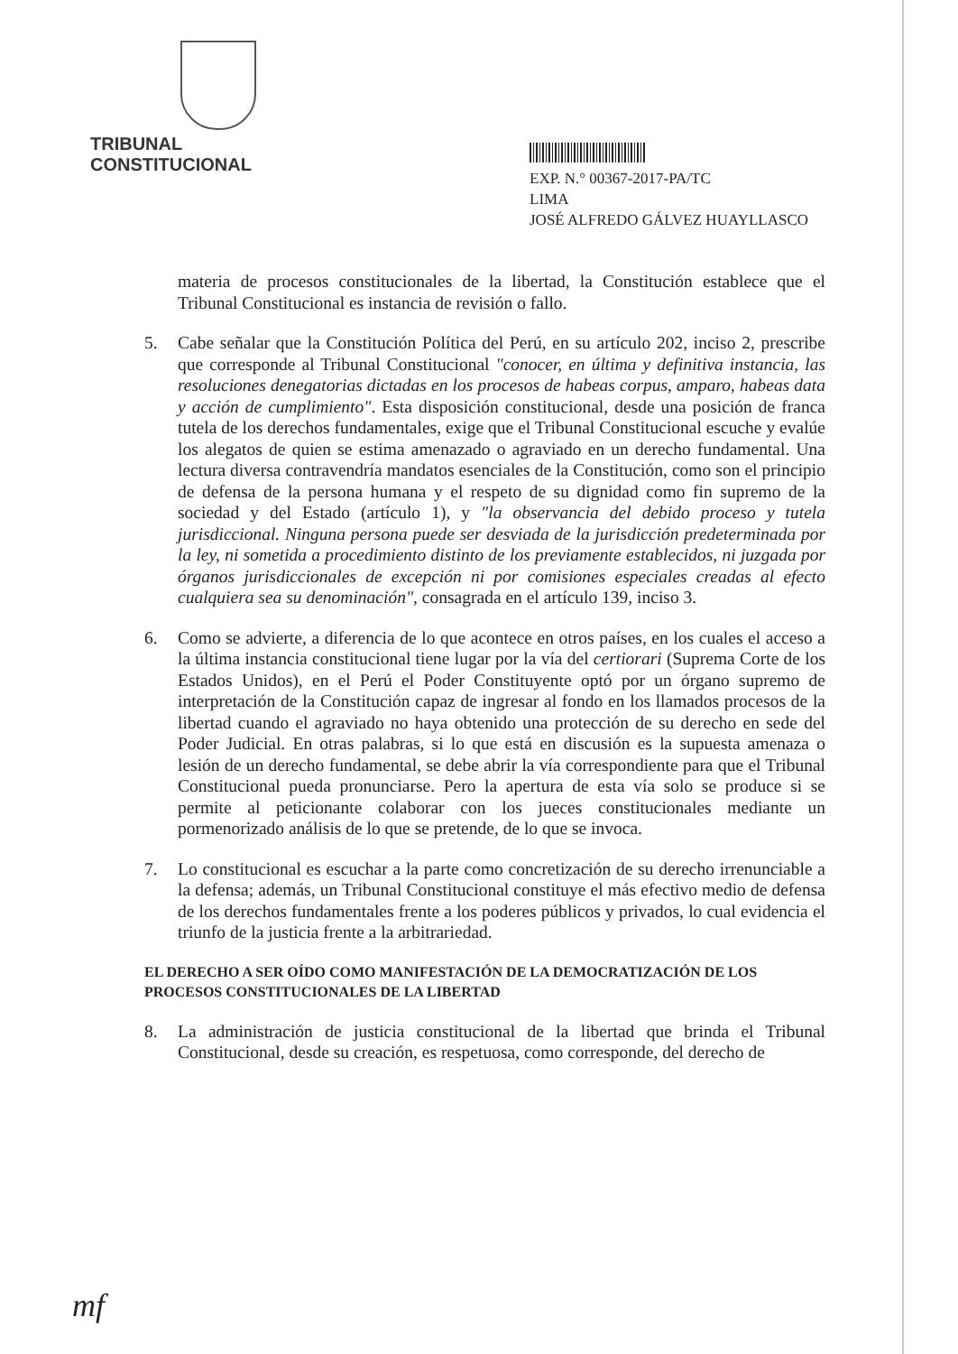TRIBUNAL CONSTITUCIONAL
EXP. N.° 00367-2017-PA/TC
LIMA
JOSÉ ALFREDO GÁLVEZ HUAYLLASCO
materia de procesos constitucionales de la libertad, la Constitución establece que el Tribunal Constitucional es instancia de revisión o fallo.
5. Cabe señalar que la Constitución Política del Perú, en su artículo 202, inciso 2, prescribe que corresponde al Tribunal Constitucional "conocer, en última y definitiva instancia, las resoluciones denegatorias dictadas en los procesos de habeas corpus, amparo, habeas data y acción de cumplimiento". Esta disposición constitucional, desde una posición de franca tutela de los derechos fundamentales, exige que el Tribunal Constitucional escuche y evalúe los alegatos de quien se estima amenazado o agraviado en un derecho fundamental. Una lectura diversa contravendría mandatos esenciales de la Constitución, como son el principio de defensa de la persona humana y el respeto de su dignidad como fin supremo de la sociedad y del Estado (artículo 1), y "la observancia del debido proceso y tutela jurisdiccional. Ninguna persona puede ser desviada de la jurisdicción predeterminada por la ley, ni sometida a procedimiento distinto de los previamente establecidos, ni juzgada por órganos jurisdiccionales de excepción ni por comisiones especiales creadas al efecto cualquiera sea su denominación", consagrada en el artículo 139, inciso 3.
6. Como se advierte, a diferencia de lo que acontece en otros países, en los cuales el acceso a la última instancia constitucional tiene lugar por la vía del certiorari (Suprema Corte de los Estados Unidos), en el Perú el Poder Constituyente optó por un órgano supremo de interpretación de la Constitución capaz de ingresar al fondo en los llamados procesos de la libertad cuando el agraviado no haya obtenido una protección de su derecho en sede del Poder Judicial. En otras palabras, si lo que está en discusión es la supuesta amenaza o lesión de un derecho fundamental, se debe abrir la vía correspondiente para que el Tribunal Constitucional pueda pronunciarse. Pero la apertura de esta vía solo se produce si se permite al peticionante colaborar con los jueces constitucionales mediante un pormenorizado análisis de lo que se pretende, de lo que se invoca.
7. Lo constitucional es escuchar a la parte como concretización de su derecho irrenunciable a la defensa; además, un Tribunal Constitucional constituye el más efectivo medio de defensa de los derechos fundamentales frente a los poderes públicos y privados, lo cual evidencia el triunfo de la justicia frente a la arbitrariedad.
EL DERECHO A SER OÍDO COMO MANIFESTACIÓN DE LA DEMOCRATIZACIÓN DE LOS PROCESOS CONSTITUCIONALES DE LA LIBERTAD
8. La administración de justicia constitucional de la libertad que brinda el Tribunal Constitucional, desde su creación, es respetuosa, como corresponde, del derecho de
mf